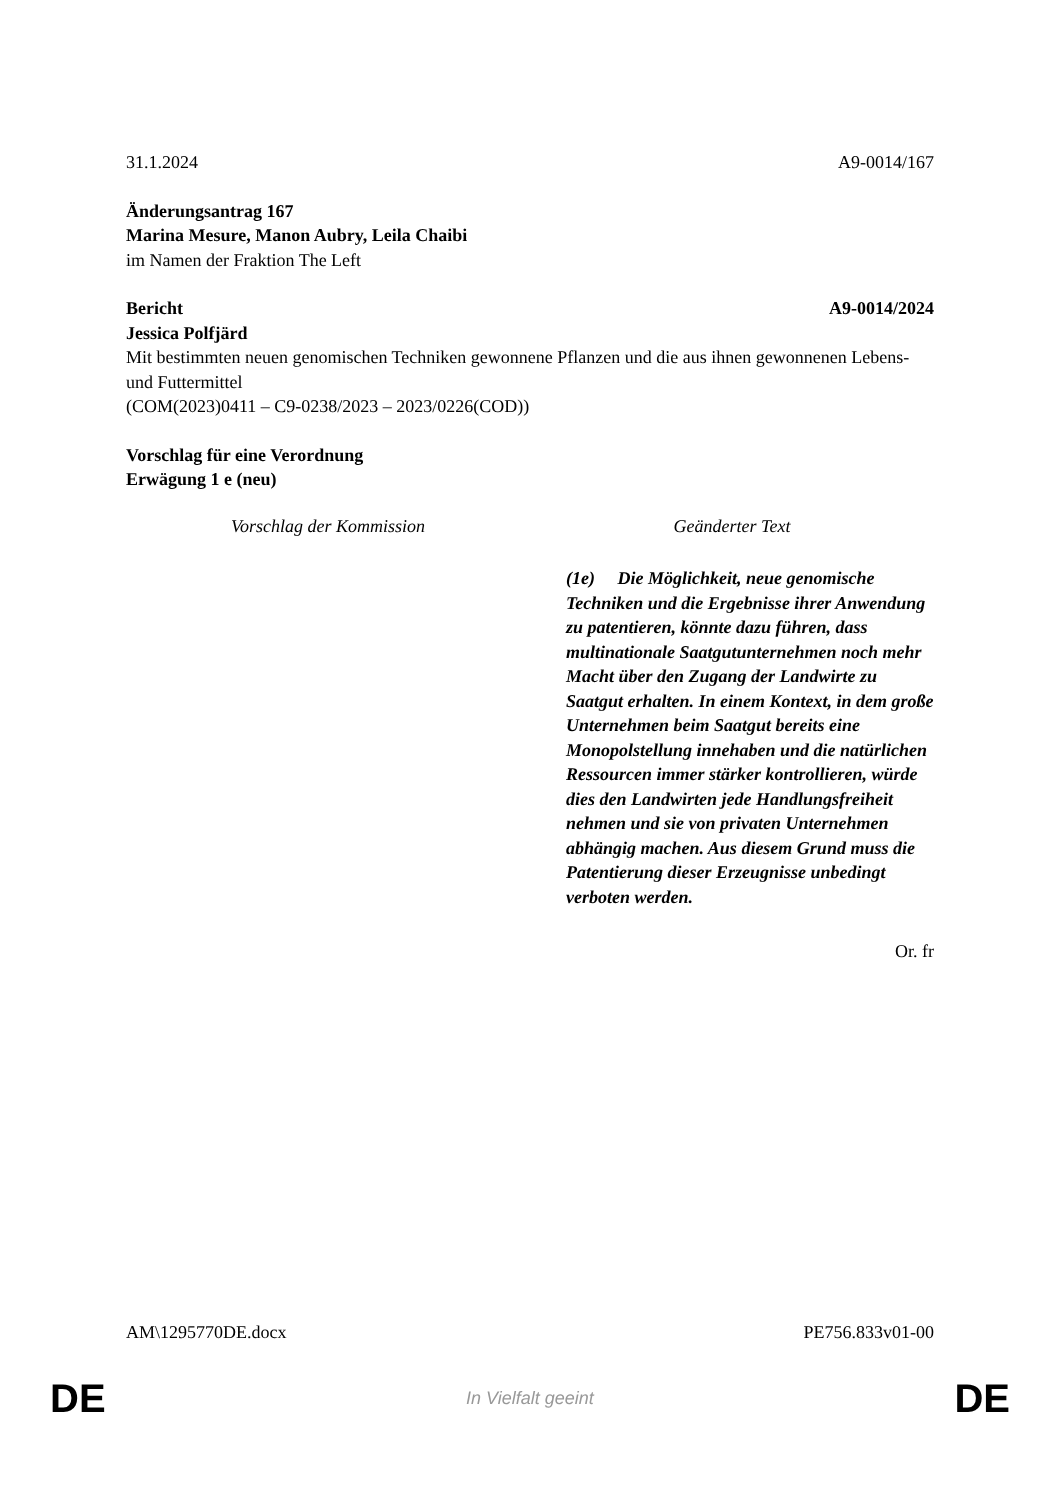31.1.2024 A9-0014/167
Änderungsantrag 167
Marina Mesure, Manon Aubry, Leila Chaibi
im Namen der Fraktion The Left
Bericht A9-0014/2024
Jessica Polfjärd
Mit bestimmten neuen genomischen Techniken gewonnene Pflanzen und die aus ihnen gewonnenen Lebens- und Futtermittel
(COM(2023)0411 – C9-0238/2023 – 2023/0226(COD))
Vorschlag für eine Verordnung
Erwägung 1 e (neu)
| Vorschlag der Kommission | Geänderter Text |
| --- | --- |
| | (1e) Die Möglichkeit, neue genomische Techniken und die Ergebnisse ihrer Anwendung zu patentieren, könnte dazu führen, dass multinationale Saatgutunternehmen noch mehr Macht über den Zugang der Landwirte zu Saatgut erhalten. In einem Kontext, in dem große Unternehmen beim Saatgut bereits eine Monopolstellung innehaben und die natürlichen Ressourcen immer stärker kontrollieren, würde dies den Landwirten jede Handlungsfreiheit nehmen und sie von privaten Unternehmen abhängig machen. Aus diesem Grund muss die Patentierung dieser Erzeugnisse unbedingt verboten werden. |
Or. fr
AM\1295770DE.docx PE756.833v01-00
DE In Vielfalt geeint DE